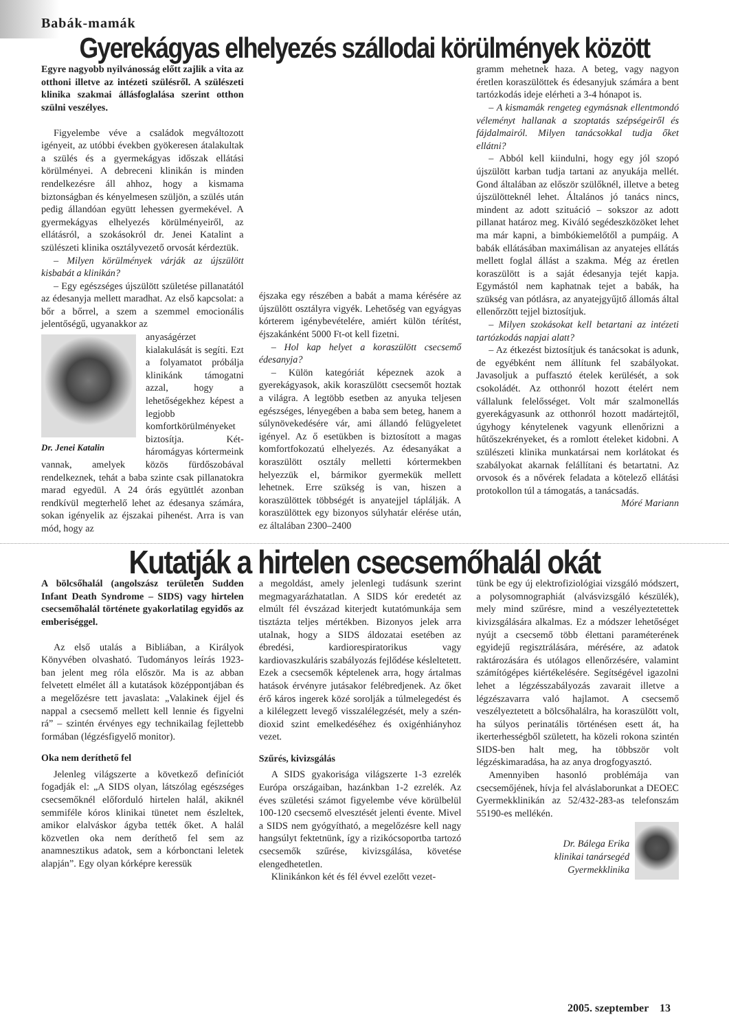Babák-mamák
Gyerekágyas elhelyezés szállodai körülmények között
Egyre nagyobb nyilvánosság előtt zajlik a vita az otthoni illetve az intézeti szülésről. A szülészeti klinika szakmai állásfoglalása szerint otthon szülni veszélyes.
Figyelembe véve a családok megváltozott igényeit, az utóbbi években gyökeresen átalakultak a szülés és a gyermekágyas időszak ellátási körülményei. A debreceni klinikán is minden rendelkezésre áll ahhoz, hogy a kismama biztonságban és kényelmesen szüljön, a szülés után pedig állandóan együtt lehessen gyermekével. A gyermekágyas elhelyezés körülményeiről, az ellátásról, a szokásokról dr. Jenei Katalint a szülészeti klinika osztályvezető orvosát kérdeztük.
– Milyen körülmények várják az újszülött kisbabát a klinikán?
– Egy egészséges újszülött születése pillanatától az édesanyja mellett maradhat. Az első kapcsolat: a bőr a bőrrel, a szem a szemmel emocionális jelentőségű, ugyanakkor az
Dr. Jenei Katalin
anyaságérzet kialakulását is segíti. Ezt a folyamatot próbálja klinikánk támogatni azzal, hogy a lehetőségekhez képest a legjobb komfortkörülményeket biztosítja. Két-háromágyas kórtermeink vannak, amelyek közös fürdőszobával rendelkeznek, tehát a baba szinte csak pillanatokra marad egyedül. A 24 órás együttlét azonban rendkívül megterhelő lehet az édesanya számára, sokan igényelik az éjszakai pihenést. Arra is van mód, hogy az
éjszaka egy részében a babát a mama kérésére az újszülött osztályra vigyék. Lehetőség van egyágyas kórterem igénybevételére, amiért külön térítést, éjszakánként 5000 Ft-ot kell fizetni.
– Hol kap helyet a koraszülött csecsemő édesanyja?
– Külön kategóriát képeznek azok a gyerekágyasok, akik koraszülött csecsemőt hoztak a világra. A legtöbb esetben az anyuka teljesen egészséges, lényegében a baba sem beteg, hanem a súlynövekedésére vár, ami állandó felügyeletet igényel. Az ő esetükben is biztosított a magas komfortfokozatú elhelyezés. Az édesanyákat a koraszülött osztály melletti kórtermekben helyezzük el, bármikor gyermekük mellett lehetnek. Erre szükség is van, hiszen a koraszülöttek többségét is anyatejjel táplálják. A koraszülöttek egy bizonyos súlyhatár elérése után, ez általában 2300–2400
gramm mehetnek haza. A beteg, vagy nagyon éretlen koraszülöttek és édesanyjuk számára a bent tartózkodás ideje elérheti a 3-4 hónapot is.
– A kismamák rengeteg egymásnak ellentmondó véleményt hallanak a szoptatás szépségeiről és fájdalmairól. Milyen tanácsokkal tudja őket ellátni?
– Abból kell kiindulni, hogy egy jól szopó újszülött karban tudja tartani az anyukája mellét. Gond általában az először szülőknél, illetve a beteg újszülötteknél lehet. Általános jó tanács nincs, mindent az adott szituáció – sokszor az adott pillanat határoz meg. Kiváló segédeszközöket lehet ma már kapni, a bimbókiemelőtől a pumpáig. A babák ellátásában maximálisan az anyatejes ellátás mellett foglal állást a szakma. Még az éretlen koraszülött is a saját édesanyja tejét kapja. Egymástól nem kaphatnak tejet a babák, ha szükség van pótlásra, az anyatejgyűjtő állomás által ellenőrzött tejjel biztosítjuk.
– Milyen szokásokat kell betartani az intézeti tartózkodás napjai alatt?
– Az étkezést biztosítjuk és tanácsokat is adunk, de egyébként nem állítunk fel szabályokat. Javasoljuk a puffasztó ételek kerülését, a sok csokoládét. Az otthonról hozott ételért nem vállalunk felelősséget. Volt már szalmonellás gyerekágyasunk az otthonról hozott madártejtől, úgyhogy kénytelenek vagyunk ellenőrizni a hűtőszekrényeket, és a romlott ételeket kidobni. A szülészeti klinika munkatársai nem korlátokat és szabályokat akarnak felállítani és betartatni. Az orvosok és a nővérek feladata a kötelező ellátási protokollon túl a támogatás, a tanácsadás.
Móré Mariann
Kutatják a hirtelen csecsemőhalál okát
A bölcsőhalál (angolszász területen Sudden Infant Death Syndrome – SIDS) vagy hirtelen csecsemőhalál története gyakorlatilag egyidős az emberiséggel.
Az első utalás a Bibliában, a Királyok Könyvében olvasható. Tudományos leírás 1923-ban jelent meg róla először. Ma is az abban felvetett elmélet áll a kutatások középpontjában és a megelőzésre tett javaslata: „Valakinek éjjel és nappal a csecsemő mellett kell lennie és figyelni rá” – szintén érvényes egy technikailag fejlettebb formában (légzésfigyelő monitor).
Oka nem deríthető fel
Jelenleg világszerte a következő definíciót fogadják el: „A SIDS olyan, látszólag egészséges csecsemőknél előforduló hirtelen halál, akiknél semmiféle kóros klinikai tünetet nem észleltek, amikor elalváskor ágyba tették őket. A halál közvetlen oka nem deríthető fel sem az anamnesztikus adatok, sem a kórbonctani leletek alapján”. Egy olyan kórképre keressük
a megoldást, amely jelenlegi tudásunk szerint megmagyarázhatatlan. A SIDS kór eredetét az elmúlt fél évszázad kiterjedt kutatómunkája sem tisztázta teljes mértékben. Bizonyos jelek arra utalnak, hogy a SIDS áldozatai esetében az ébredési, kardiorespiratorikus vagy kardiovaszkuláris szabályozás fejlődése késleltetett. Ezek a csecsemők képtelenek arra, hogy ártalmas hatások érvényre jutásakor felébredjenek. Az őket érő káros ingerek közé sorolják a túlmelegedést és a kilélegzett levegő visszalélegzését, mely a szén-dioxid szint emelkedéséhez és oxigénhiányhoz vezet.
Szűrés, kivizsgálás
A SIDS gyakorisága világszerte 1-3 ezrelék Európa országaiban, hazánkban 1-2 ezrelék. Az éves születési számot figyelembe véve körülbelül 100-120 csecsemő elvesztését jelenti évente. Mivel a SIDS nem gyógyítható, a megelőzésre kell nagy hangsúlyt fektetnünk, így a rizikócsoportba tartozó csecsemők szűrése, kivizsgálása, követése elengedhetetlen.
Klinikánkon két és fél évvel ezelőtt vezet-
tünk be egy új elektrofiziológiai vizsgáló módszert, a polysomnographiát (alvásvizsgáló készülék), mely mind szűrésre, mind a veszélyeztetettek kivizsgálására alkalmas. Ez a módszer lehetőséget nyújt a csecsemő több élettani paraméterének egyidejű regisztrálására, mérésére, az adatok raktározására és utólagos ellenőrzésére, valamint számítógépes kiértékelésére. Segítségével igazolni lehet a légzésszabályozás zavarait illetve a légzészavarra való hajlamot. A csecsemő veszélyeztetett a bölcsőhalálra, ha koraszülött volt, ha súlyos perinatális történésen esett át, ha ikerterhességből született, ha közeli rokona szintén SIDS-ben halt meg, ha többször volt légzéskimaradása, ha az anya drogfogyasztó.
Amennyiben hasonló problémája van csecsemőjének, hívja fel alváslaborunkat a DEOEC Gyermekklinikán az 52/432-283-as telefonszám 55190-es mellékén.
Dr. Bálega Erika
klinikai tanársegéd
Gyermekklinika
2005. szeptember 13